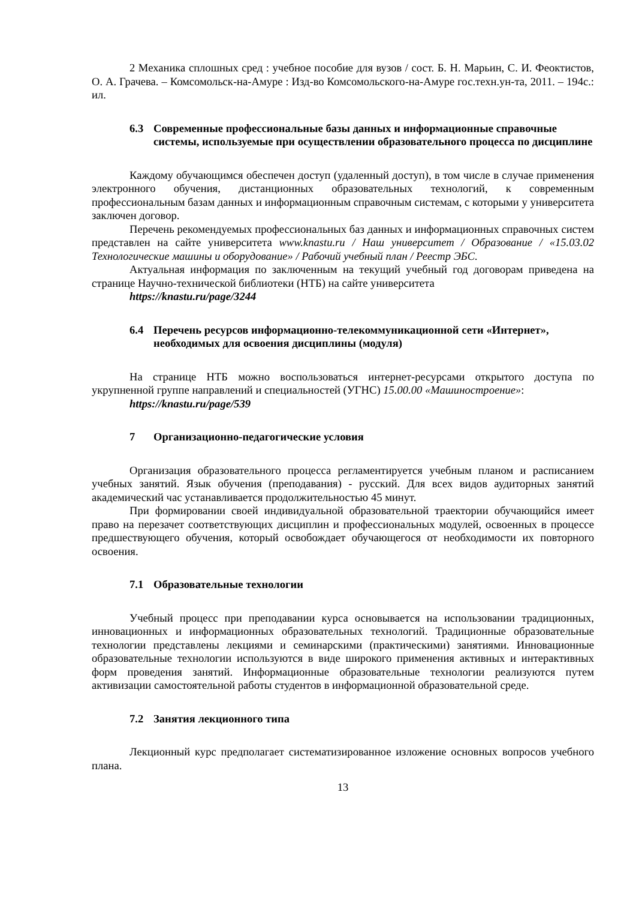2 Механика сплошных сред : учебное пособие для вузов / сост. Б. Н. Марьин, С. И. Феоктистов, О. А. Грачева. – Комсомольск-на-Амуре : Изд-во Комсомольского-на-Амуре гос.техн.ун-та, 2011. – 194с.: ил.
6.3 Современные профессиональные базы данных и информационные справочные системы, используемые при осуществлении образовательного процесса по дисциплине
Каждому обучающимся обеспечен доступ (удаленный доступ), в том числе в случае применения электронного обучения, дистанционных образовательных технологий, к современным профессиональным базам данных и информационным справочным системам, с которыми у университета заключен договор.
Перечень рекомендуемых профессиональных баз данных и информационных справочных систем представлен на сайте университета www.knastu.ru / Наш университет / Образование / «15.03.02 Технологические машины и оборудование» / Рабочий учебный план / Реестр ЭБС.
Актуальная информация по заключенным на текущий учебный год договорам приведена на странице Научно-технической библиотеки (НТБ) на сайте университета
https://knastu.ru/page/3244
6.4 Перечень ресурсов информационно-телекоммуникационной сети «Интернет», необходимых для освоения дисциплины (модуля)
На странице НТБ можно воспользоваться интернет-ресурсами открытого доступа по укрупненной группе направлений и специальностей (УГНС) 15.00.00 «Машиностроение»:
https://knastu.ru/page/539
7 Организационно-педагогические условия
Организация образовательного процесса регламентируется учебным планом и расписанием учебных занятий. Язык обучения (преподавания) - русский. Для всех видов аудиторных занятий академический час устанавливается продолжительностью 45 минут.
При формировании своей индивидуальной образовательной траектории обучающийся имеет право на перезачет соответствующих дисциплин и профессиональных модулей, освоенных в процессе предшествующего обучения, который освобождает обучающегося от необходимости их повторного освоения.
7.1 Образовательные технологии
Учебный процесс при преподавании курса основывается на использовании традиционных, инновационных и информационных образовательных технологий. Традиционные образовательные технологии представлены лекциями и семинарскими (практическими) занятиями. Инновационные образовательные технологии используются в виде широкого применения активных и интерактивных форм проведения занятий. Информационные образовательные технологии реализуются путем активизации самостоятельной работы студентов в информационной образовательной среде.
7.2 Занятия лекционного типа
Лекционный курс предполагает систематизированное изложение основных вопросов учебного плана.
13